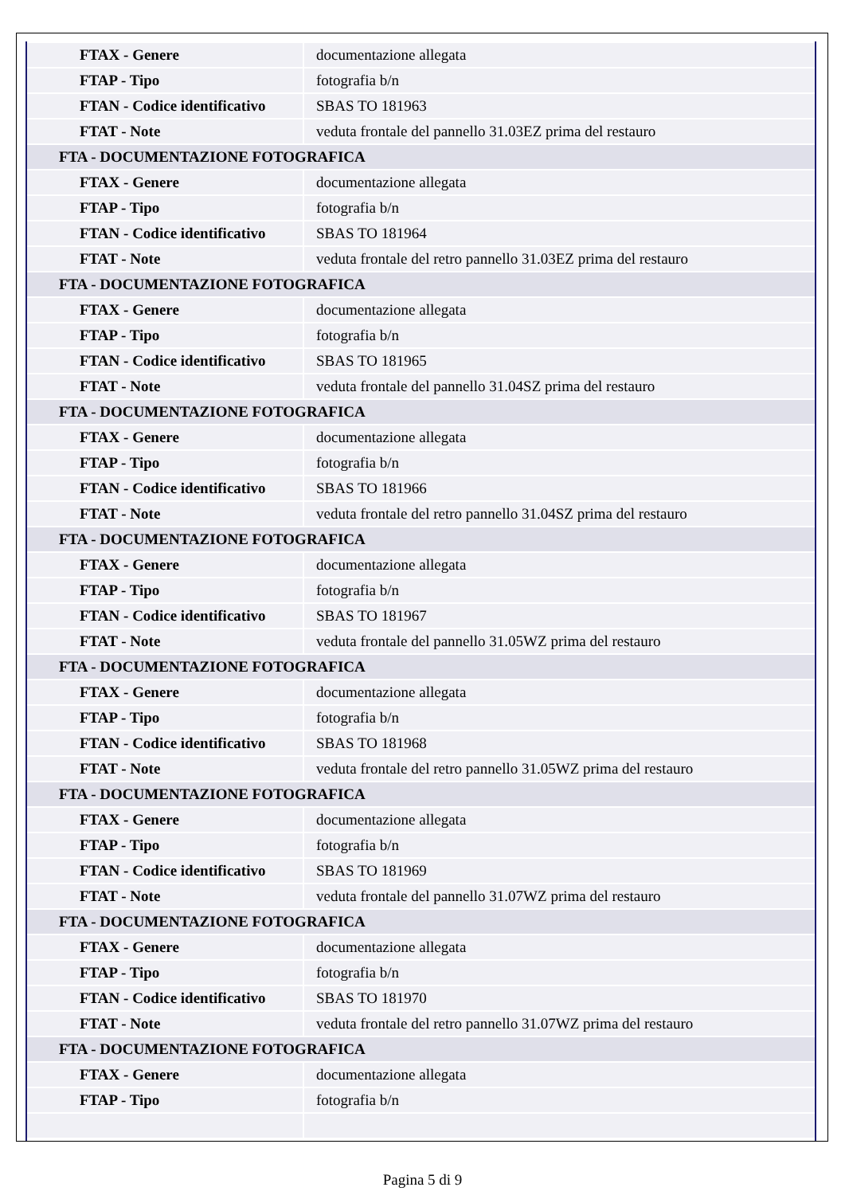| FTAX - Genere | documentazione allegata |
| FTAP - Tipo | fotografia b/n |
| FTAN - Codice identificativo | SBAS TO 181963 |
| FTAT - Note | veduta frontale del pannello 31.03EZ prima del restauro |
| FTA - DOCUMENTAZIONE FOTOGRAFICA | |
| FTAX - Genere | documentazione allegata |
| FTAP - Tipo | fotografia b/n |
| FTAN - Codice identificativo | SBAS TO 181964 |
| FTAT - Note | veduta frontale del retro pannello 31.03EZ prima del restauro |
| FTA - DOCUMENTAZIONE FOTOGRAFICA | |
| FTAX - Genere | documentazione allegata |
| FTAP - Tipo | fotografia b/n |
| FTAN - Codice identificativo | SBAS TO 181965 |
| FTAT - Note | veduta frontale del pannello 31.04SZ prima del restauro |
| FTA - DOCUMENTAZIONE FOTOGRAFICA | |
| FTAX - Genere | documentazione allegata |
| FTAP - Tipo | fotografia b/n |
| FTAN - Codice identificativo | SBAS TO 181966 |
| FTAT - Note | veduta frontale del retro pannello 31.04SZ prima del restauro |
| FTA - DOCUMENTAZIONE FOTOGRAFICA | |
| FTAX - Genere | documentazione allegata |
| FTAP - Tipo | fotografia b/n |
| FTAN - Codice identificativo | SBAS TO 181967 |
| FTAT - Note | veduta frontale del pannello 31.05WZ prima del restauro |
| FTA - DOCUMENTAZIONE FOTOGRAFICA | |
| FTAX - Genere | documentazione allegata |
| FTAP - Tipo | fotografia b/n |
| FTAN - Codice identificativo | SBAS TO 181968 |
| FTAT - Note | veduta frontale del retro pannello 31.05WZ prima del restauro |
| FTA - DOCUMENTAZIONE FOTOGRAFICA | |
| FTAX - Genere | documentazione allegata |
| FTAP - Tipo | fotografia b/n |
| FTAN - Codice identificativo | SBAS TO 181969 |
| FTAT - Note | veduta frontale del pannello 31.07WZ prima del restauro |
| FTA - DOCUMENTAZIONE FOTOGRAFICA | |
| FTAX - Genere | documentazione allegata |
| FTAP - Tipo | fotografia b/n |
| FTAN - Codice identificativo | SBAS TO 181970 |
| FTAT - Note | veduta frontale del retro pannello 31.07WZ prima del restauro |
| FTA - DOCUMENTAZIONE FOTOGRAFICA | |
| FTAX - Genere | documentazione allegata |
| FTAP - Tipo | fotografia b/n |
Pagina 5 di 9